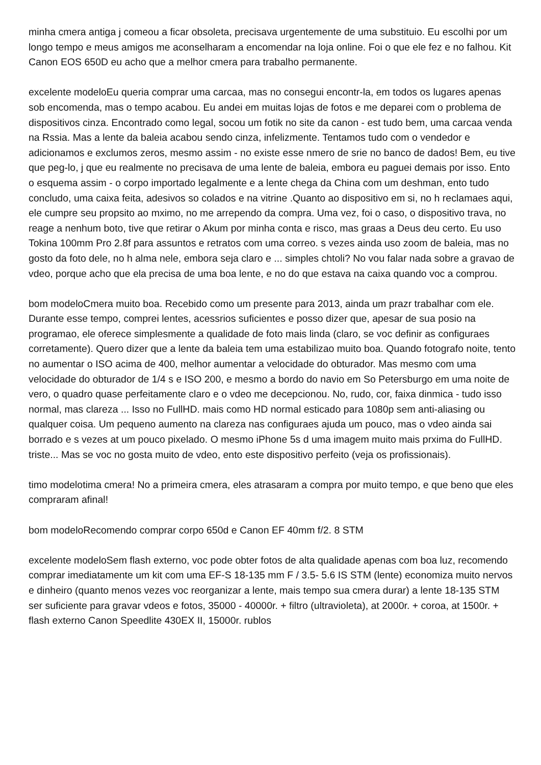minha cmera antiga j comeou a ficar obsoleta, precisava urgentemente de uma substituio. Eu escolhi por um longo tempo e meus amigos me aconselharam a encomendar na loja online. Foi o que ele fez e no falhou. Kit Canon EOS 650D eu acho que a melhor cmera para trabalho permanente.
excelente modeloEu queria comprar uma carcaa, mas no consegui encontr-la, em todos os lugares apenas sob encomenda, mas o tempo acabou. Eu andei em muitas lojas de fotos e me deparei com o problema de dispositivos cinza. Encontrado como legal, socou um fotik no site da canon - est tudo bem, uma carcaa venda na Rssia. Mas a lente da baleia acabou sendo cinza, infelizmente. Tentamos tudo com o vendedor e adicionamos e exclumos zeros, mesmo assim - no existe esse nmero de srie no banco de dados! Bem, eu tive que peg-lo, j que eu realmente no precisava de uma lente de baleia, embora eu paguei demais por isso. Ento o esquema assim - o corpo importado legalmente e a lente chega da China com um deshman, ento tudo concludo, uma caixa feita, adesivos so colados e na vitrine .Quanto ao dispositivo em si, no h reclamaes aqui, ele cumpre seu propsito ao mximo, no me arrependo da compra. Uma vez, foi o caso, o dispositivo trava, no reage a nenhum boto, tive que retirar o Akum por minha conta e risco, mas graas a Deus deu certo. Eu uso Tokina 100mm Pro 2.8f para assuntos e retratos com uma correo. s vezes ainda uso zoom de baleia, mas no gosto da foto dele, no h alma nele, embora seja claro e ... simples chtoli? No vou falar nada sobre a gravao de vdeo, porque acho que ela precisa de uma boa lente, e no do que estava na caixa quando voc a comprou.
bom modeloCmera muito boa. Recebido como um presente para 2013, ainda um prazr trabalhar com ele. Durante esse tempo, comprei lentes, acessrios suficientes e posso dizer que, apesar de sua posio na programao, ele oferece simplesmente a qualidade de foto mais linda (claro, se voc definir as configuraes corretamente). Quero dizer que a lente da baleia tem uma estabilizao muito boa. Quando fotografo noite, tento no aumentar o ISO acima de 400, melhor aumentar a velocidade do obturador. Mas mesmo com uma velocidade do obturador de 1/4 s e ISO 200, e mesmo a bordo do navio em So Petersburgo em uma noite de vero, o quadro quase perfeitamente claro e o vdeo me decepcionou. No, rudo, cor, faixa dinmica - tudo isso normal, mas clareza ... Isso no FullHD. mais como HD normal esticado para 1080p sem anti-aliasing ou qualquer coisa. Um pequeno aumento na clareza nas configuraes ajuda um pouco, mas o vdeo ainda sai borrado e s vezes at um pouco pixelado. O mesmo iPhone 5s d uma imagem muito mais prxima do FullHD. triste... Mas se voc no gosta muito de vdeo, ento este dispositivo perfeito (veja os profissionais).
timo modelotima cmera! No a primeira cmera, eles atrasaram a compra por muito tempo, e que beno que eles compraram afinal!
bom modeloRecomendo comprar corpo 650d e Canon EF 40mm f/2. 8 STM
excelente modeloSem flash externo, voc pode obter fotos de alta qualidade apenas com boa luz, recomendo comprar imediatamente um kit com uma EF-S 18-135 mm F / 3.5- 5.6 IS STM (lente) economiza muito nervos e dinheiro (quanto menos vezes voc reorganizar a lente, mais tempo sua cmera durar) a lente 18-135 STM ser suficiente para gravar vdeos e fotos, 35000 - 40000r. + filtro (ultravioleta), at 2000r. + coroa, at 1500r. + flash externo Canon Speedlite 430EX II, 15000r. rublos